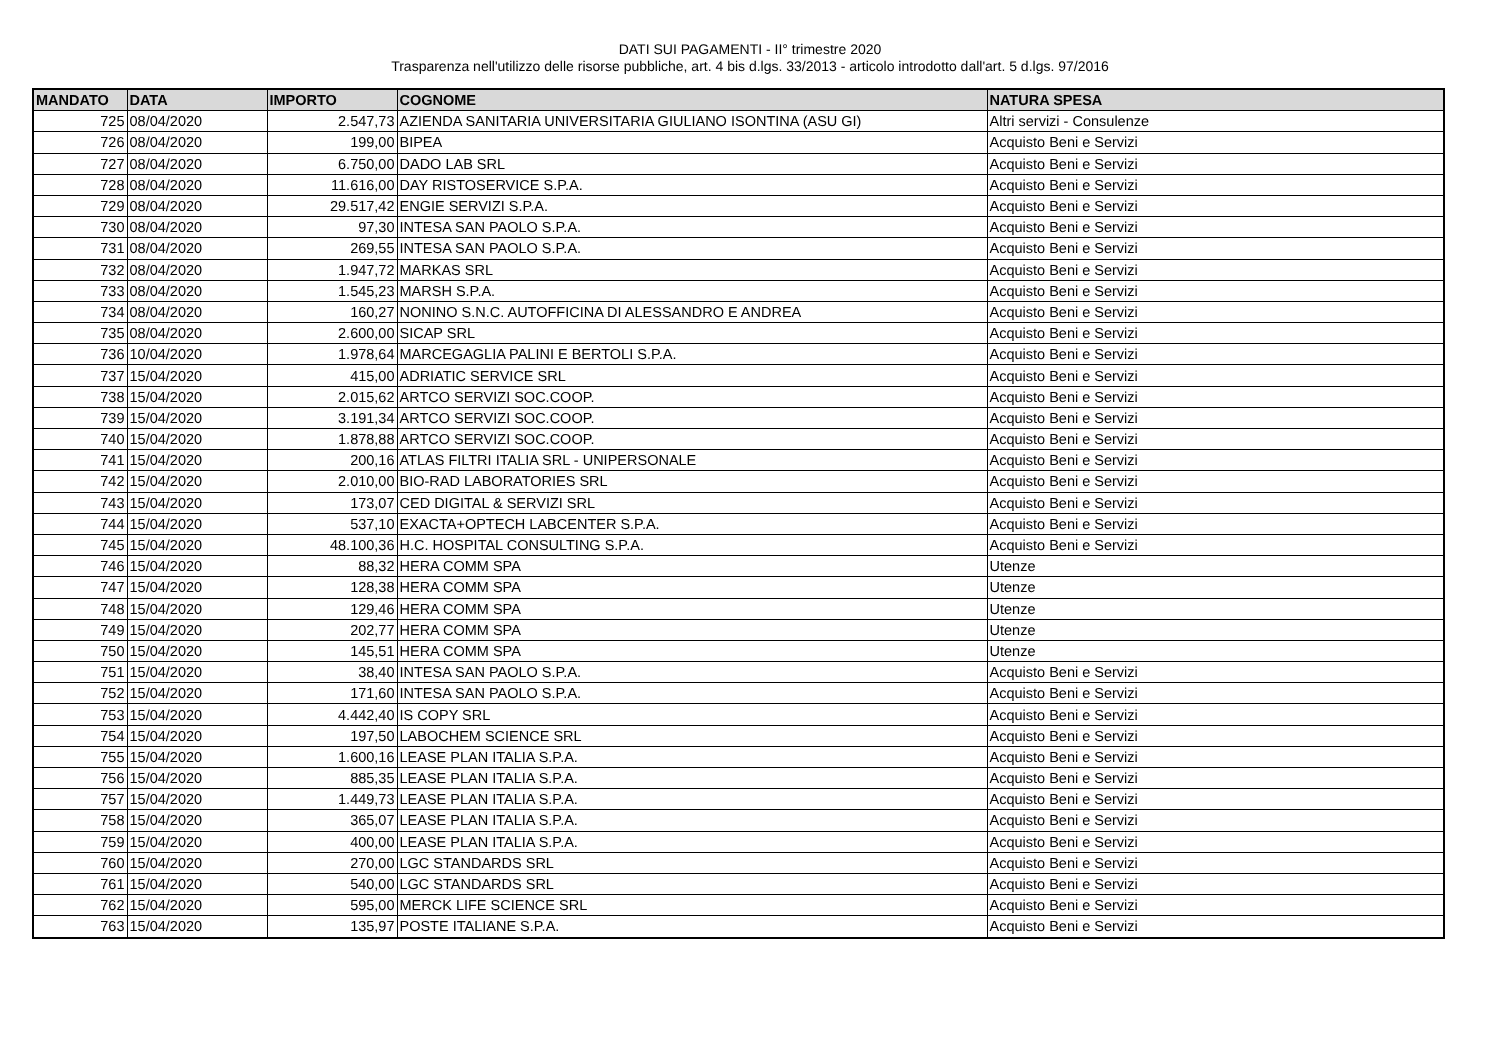DATI SUI PAGAMENTI - II° trimestre 2020
Trasparenza nell'utilizzo delle risorse pubbliche, art. 4 bis d.lgs. 33/2013 - articolo introdotto dall'art. 5 d.lgs. 97/2016
| MANDATO | DATA | IMPORTO | COGNOME | NATURA SPESA |
| --- | --- | --- | --- | --- |
| 725 | 08/04/2020 | 2.547,73 | AZIENDA SANITARIA UNIVERSITARIA GIULIANO ISONTINA (ASU GI) | Altri servizi - Consulenze |
| 726 | 08/04/2020 | 199,00 | BIPEA | Acquisto Beni e Servizi |
| 727 | 08/04/2020 | 6.750,00 | DADO LAB SRL | Acquisto Beni e Servizi |
| 728 | 08/04/2020 | 11.616,00 | DAY RISTOSERVICE S.P.A. | Acquisto Beni e Servizi |
| 729 | 08/04/2020 | 29.517,42 | ENGIE SERVIZI S.P.A. | Acquisto Beni e Servizi |
| 730 | 08/04/2020 | 97,30 | INTESA SAN PAOLO S.P.A. | Acquisto Beni e Servizi |
| 731 | 08/04/2020 | 269,55 | INTESA SAN PAOLO S.P.A. | Acquisto Beni e Servizi |
| 732 | 08/04/2020 | 1.947,72 | MARKAS SRL | Acquisto Beni e Servizi |
| 733 | 08/04/2020 | 1.545,23 | MARSH S.P.A. | Acquisto Beni e Servizi |
| 734 | 08/04/2020 | 160,27 | NONINO S.N.C. AUTOFFICINA DI ALESSANDRO E ANDREA | Acquisto Beni e Servizi |
| 735 | 08/04/2020 | 2.600,00 | SICAP SRL | Acquisto Beni e Servizi |
| 736 | 10/04/2020 | 1.978,64 | MARCEGAGLIA PALINI E BERTOLI S.P.A. | Acquisto Beni e Servizi |
| 737 | 15/04/2020 | 415,00 | ADRIATIC SERVICE SRL | Acquisto Beni e Servizi |
| 738 | 15/04/2020 | 2.015,62 | ARTCO SERVIZI SOC.COOP. | Acquisto Beni e Servizi |
| 739 | 15/04/2020 | 3.191,34 | ARTCO SERVIZI SOC.COOP. | Acquisto Beni e Servizi |
| 740 | 15/04/2020 | 1.878,88 | ARTCO SERVIZI SOC.COOP. | Acquisto Beni e Servizi |
| 741 | 15/04/2020 | 200,16 | ATLAS FILTRI ITALIA SRL - UNIPERSONALE | Acquisto Beni e Servizi |
| 742 | 15/04/2020 | 2.010,00 | BIO-RAD LABORATORIES SRL | Acquisto Beni e Servizi |
| 743 | 15/04/2020 | 173,07 | CED DIGITAL & SERVIZI SRL | Acquisto Beni e Servizi |
| 744 | 15/04/2020 | 537,10 | EXACTA+OPTECH LABCENTER S.P.A. | Acquisto Beni e Servizi |
| 745 | 15/04/2020 | 48.100,36 | H.C. HOSPITAL CONSULTING S.P.A. | Acquisto Beni e Servizi |
| 746 | 15/04/2020 | 88,32 | HERA COMM SPA | Utenze |
| 747 | 15/04/2020 | 128,38 | HERA COMM SPA | Utenze |
| 748 | 15/04/2020 | 129,46 | HERA COMM SPA | Utenze |
| 749 | 15/04/2020 | 202,77 | HERA COMM SPA | Utenze |
| 750 | 15/04/2020 | 145,51 | HERA COMM SPA | Utenze |
| 751 | 15/04/2020 | 38,40 | INTESA SAN PAOLO S.P.A. | Acquisto Beni e Servizi |
| 752 | 15/04/2020 | 171,60 | INTESA SAN PAOLO S.P.A. | Acquisto Beni e Servizi |
| 753 | 15/04/2020 | 4.442,40 | IS COPY SRL | Acquisto Beni e Servizi |
| 754 | 15/04/2020 | 197,50 | LABOCHEM SCIENCE SRL | Acquisto Beni e Servizi |
| 755 | 15/04/2020 | 1.600,16 | LEASE PLAN ITALIA S.P.A. | Acquisto Beni e Servizi |
| 756 | 15/04/2020 | 885,35 | LEASE PLAN ITALIA S.P.A. | Acquisto Beni e Servizi |
| 757 | 15/04/2020 | 1.449,73 | LEASE PLAN ITALIA S.P.A. | Acquisto Beni e Servizi |
| 758 | 15/04/2020 | 365,07 | LEASE PLAN ITALIA S.P.A. | Acquisto Beni e Servizi |
| 759 | 15/04/2020 | 400,00 | LEASE PLAN ITALIA S.P.A. | Acquisto Beni e Servizi |
| 760 | 15/04/2020 | 270,00 | LGC STANDARDS SRL | Acquisto Beni e Servizi |
| 761 | 15/04/2020 | 540,00 | LGC STANDARDS SRL | Acquisto Beni e Servizi |
| 762 | 15/04/2020 | 595,00 | MERCK LIFE SCIENCE SRL | Acquisto Beni e Servizi |
| 763 | 15/04/2020 | 135,97 | POSTE ITALIANE S.P.A. | Acquisto Beni e Servizi |